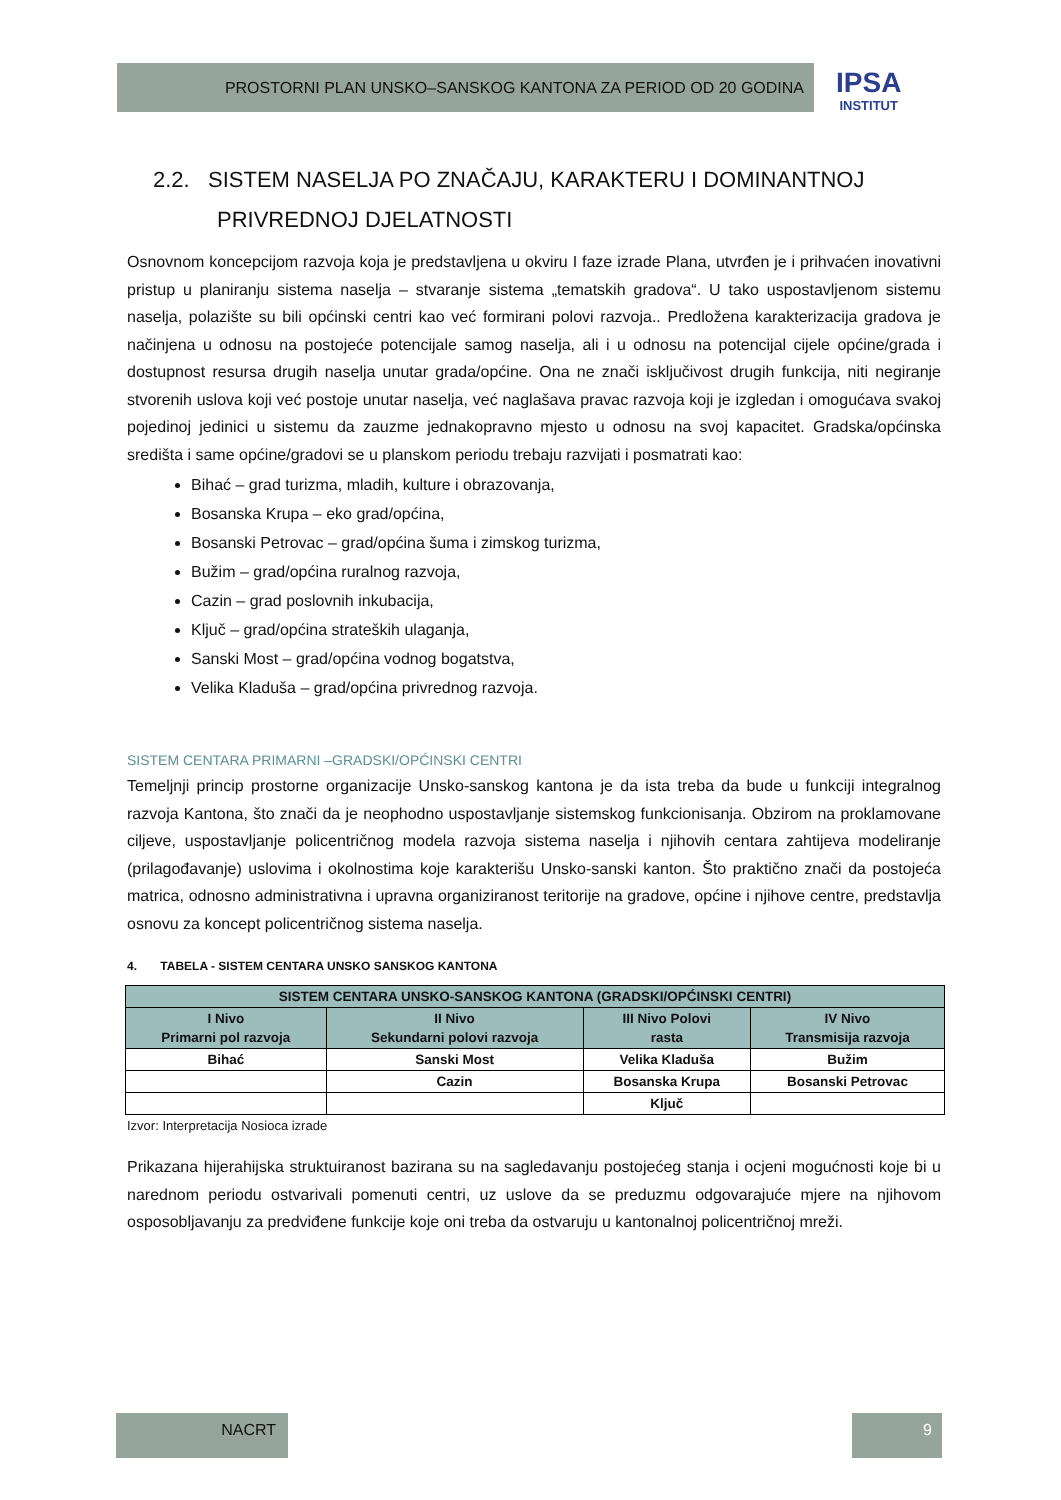PROSTORNI PLAN UNSKO–SANSKOG KANTONA ZA PERIOD OD 20 GODINA
IPSA
INSTITUT
2.2. SISTEM NASELJA PO ZNAČAJU, KARAKTERU I DOMINANTNOJ
PRIVREDNOJ DJELATNOSTI
Osnovnom koncepcijom razvoja koja je predstavljena u okviru I faze izrade Plana, utvrđen je i prihvaćen inovativni pristup u planiranju sistema naselja – stvaranje sistema „tematskih gradova“. U tako uspostavljenom sistemu naselja, polazište su bili općinski centri kao već formirani polovi razvoja.. Predložena karakterizacija gradova je načinjena u odnosu na postojeće potencijale samog naselja, ali i u odnosu na potencijal cijele općine/grada i dostupnost resursa drugih naselja unutar grada/općine. Ona ne znači isključivost drugih funkcija, niti negiranje stvorenih uslova koji već postoje unutar naselja, već naglašava pravac razvoja koji je izgledan i omogućava svakoj pojedinoj jedinici u sistemu da zauzme jednakopravno mjesto u odnosu na svoj kapacitet. Gradska/općinska središta i same općine/gradovi se u planskom periodu trebaju razvijati i posmatrati kao:
Bihać – grad turizma, mladih, kulture i obrazovanja,
Bosanska Krupa – eko grad/općina,
Bosanski Petrovac – grad/općina šuma i zimskog turizma,
Bužim – grad/općina ruralnog razvoja,
Cazin – grad poslovnih inkubacija,
Ključ – grad/općina strateških ulaganja,
Sanski Most – grad/općina vodnog bogatstva,
Velika Kladuša – grad/općina privrednog razvoja.
SISTEM CENTARA PRIMARNI –GRADSKI/OPĆINSKI CENTRI
Temeljnji princip prostorne organizacije Unsko-sanskog kantona je da ista treba da bude u funkciji integralnog razvoja Kantona, što znači da je neophodno uspostavljanje sistemskog funkcionisanja. Obzirom na proklamovane ciljeve, uspostavljanje policentričnog modela razvoja sistema naselja i njihovih centara zahtijeva modeliranje (prilagođavanje) uslovima i okolnostima koje karakterišu Unsko-sanski kanton. Što praktično znači da postojeća matrica, odnosno administrativna i upravna organiziranost teritorije na gradove, općine i njihove centre, predstavlja osnovu za koncept policentričnog sistema naselja.
4. TABELA - SISTEM CENTARA UNSKO SANSKOG KANTONA
| SISTEM CENTARA UNSKO-SANSKOG KANTONA (GRADSKI/OPĆINSKI CENTRI) | | | |
| --- | --- | --- | --- |
| I Nivo Primarni pol razvoja | II Nivo Sekundarni polovi razvoja | III Nivo Polovi rasta | IV Nivo Transmisija razvoja |
| Bihać | Sanski Most | Velika Kladuša | Bužim |
| | Cazin | Bosanska Krupa | Bosanski Petrovac |
| | | Ključ | |
Izvor: Interpretacija Nosioca izrade
Prikazana hijerahijska struktuiranost bazirana su na sagledavanju postojećeg stanja i ocjeni mogućnosti koje bi u narednom periodu ostvarivali pomenuti centri, uz uslove da se preduzmu odgovarajuće mjere na njihovom osposobljavanju za predviđene funkcije koje oni treba da ostvaruju u kantonalnoj policentričnoj mreži.
NACRT 9